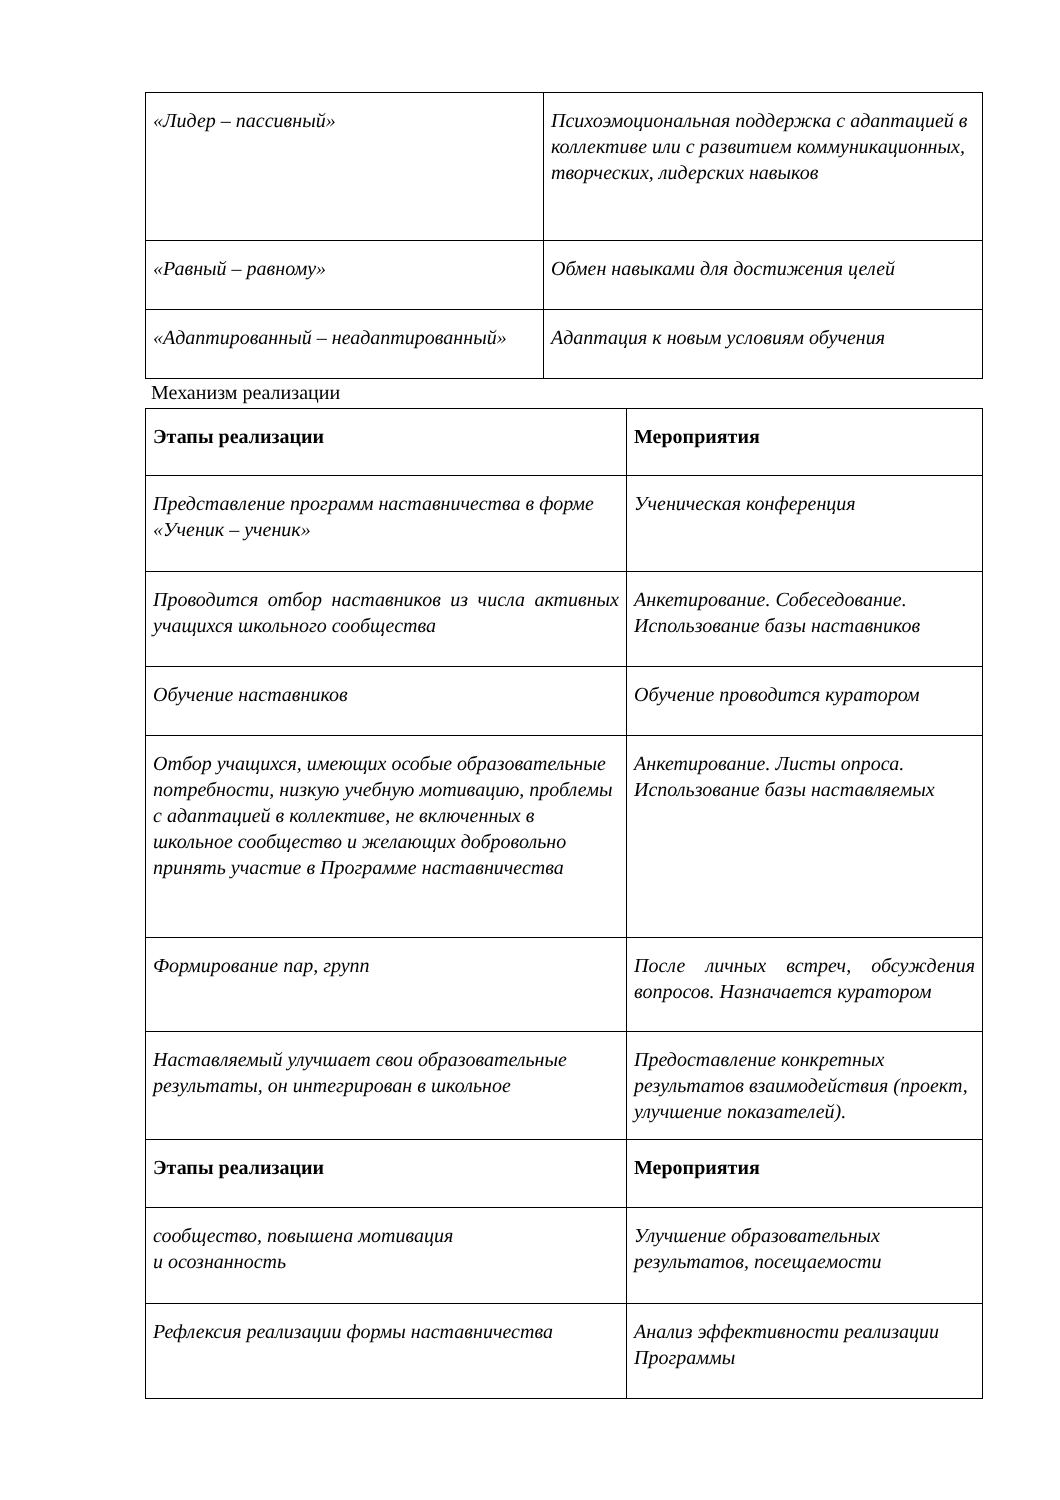| «Лидер – пассивный» | Психоэмоциональная поддержка с адаптацией в коллективе или с развитием коммуникационных, творческих, лидерских навыков |
| «Равный – равному» | Обмен навыками для достижения целей |
| «Адаптированный – неадаптированный» | Адаптация к новым условиям обучения |
Механизм реализации
| Этапы реализации | Мероприятия |
| --- | --- |
| Представление программ наставничества в форме «Ученик – ученик» | Ученическая конференция |
| Проводится отбор наставников из числа активных учащихся школьного сообщества | Анкетирование. Собеседование. Использование базы наставников |
| Обучение наставников | Обучение проводится куратором |
| Отбор учащихся, имеющих особые образовательные потребности, низкую учебную мотивацию, проблемы с адаптацией в коллективе, не включенных в школьное сообщество и желающих добровольно принять участие в Программе наставничества | Анкетирование. Листы опроса. Использование базы наставляемых |
| Формирование пар, групп | После личных встреч, обсуждения вопросов. Назначается куратором |
| Наставляемый улучшает свои образовательные результаты, он интегрирован в школьное | Предоставление конкретных результатов взаимодействия (проект, улучшение показателей). |
| Этапы реализации | Мероприятия |
| сообщество, повышена мотивация и осознанность | Улучшение образовательных результатов, посещаемости |
| Рефлексия реализации формы наставничества | Анализ эффективности реализации Программы |